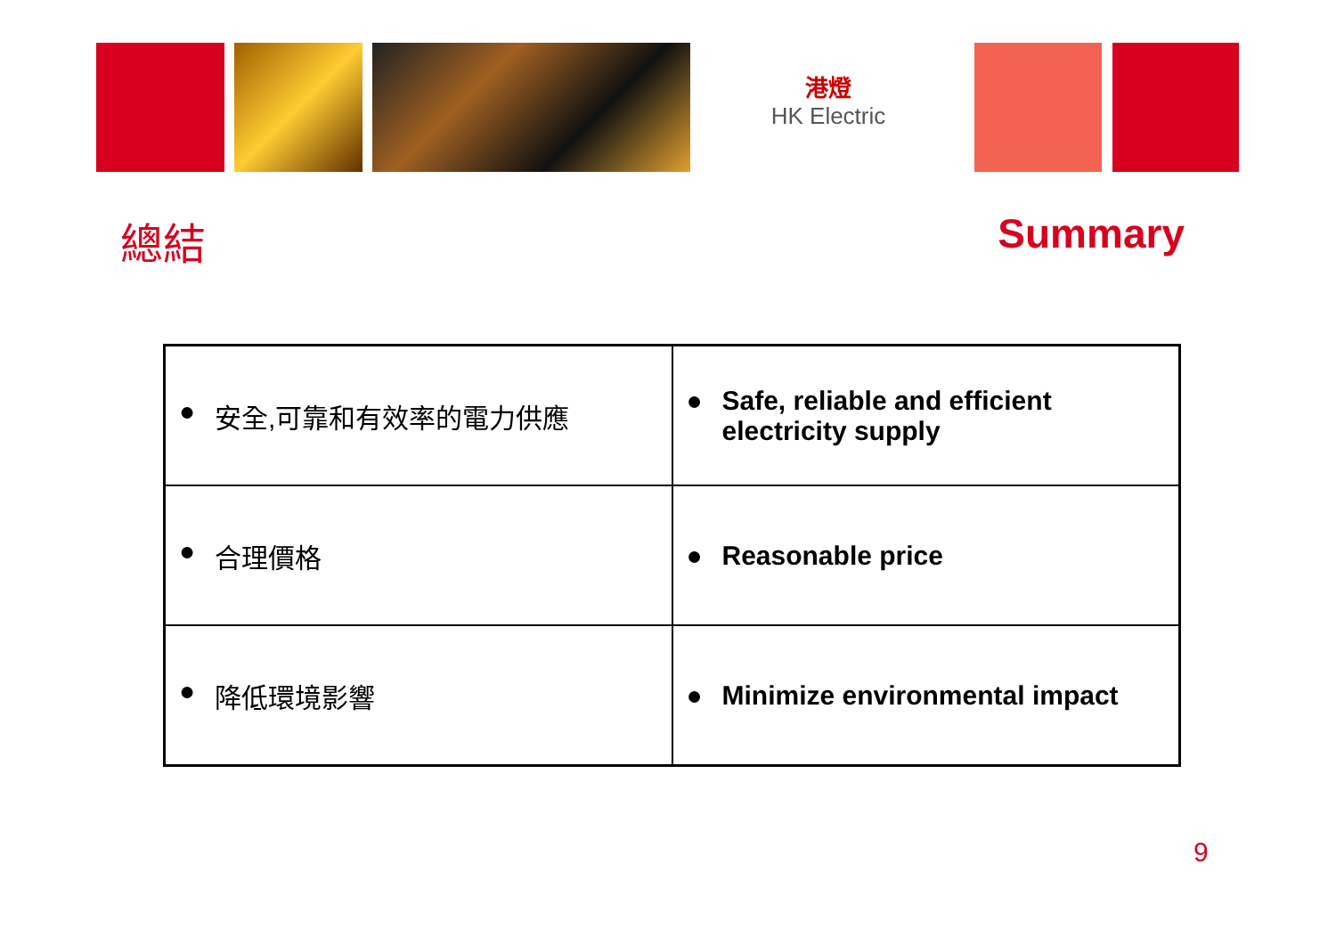港燈
HK Electric
總結 Summary
| ● 安全,可靠和有效率的電力供應 | ● Safe, reliable and efficient electricity supply |
| ● 合理價格 | ● Reasonable price |
| ● 降低環境影響 | ● Minimize environmental impact |
9